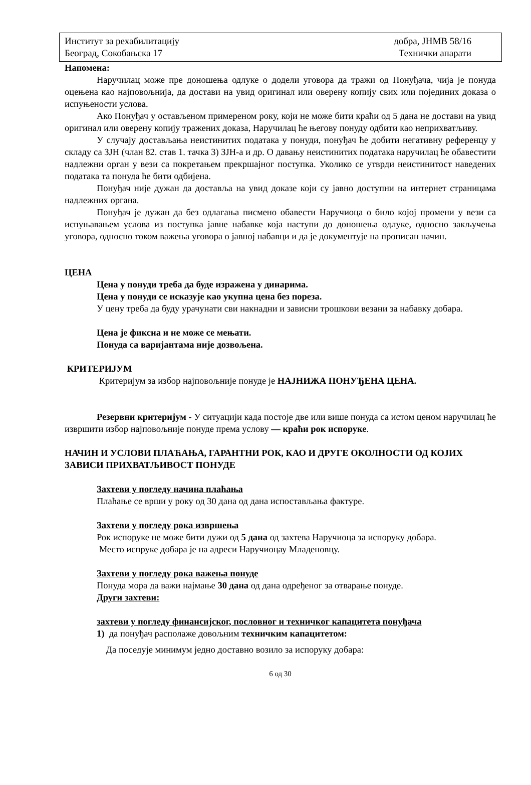Институт за рехабилитацију
Београд, Сокобањска 17
добра, ЈНМВ 58/16
Технички апарати
Напомена:
Наручилац може пре доношења одлуке о додели уговора да тражи од Понуђача, чија је понуда оцењена као најповољнија, да достави на увид оригинал или оверену копију свих или појединих доказа о испуњености услова.
Ако Понуђач у остављеном примереном року, који не може бити краћи од 5 дана не достави на увид оригинал или оверену копију тражених доказа, Наручилац ће његову понуду одбити као неприхватљиву.
У случају достављања неистинитих података у понуди, понуђач ће добити негативну референцу у складу са ЗЈН (члан 82. став 1. тачка 3) ЗЈН-а и др. О давању неистинитих података наручилац ће обавестити надлежни орган у вези са покретањем прекршајног поступка. Уколико се утврди неистинитост наведених података та понуда ће бити одбијена.
Понуђач није дужан да доставља на увид доказе који су јавно доступни на интернет страницама надлежних органа.
Понуђач је дужан да без одлагања писмено обавести Наручиоца о било којој промени у вези са испуњавањем услова из поступка јавне набавке која наступи до доношења одлуке, односно закључења уговора, односно током важења уговора о јавној набавци и да је документује на прописан начин.
ЦЕНА
Цена у понуди треба да буде изражена у динарима.
Цена у понуди се исказује као укупна цена без пореза.
У цену треба да буду урачунати сви накнадни и зависни трошкови везани за набавку добара.
Цена је фиксна и не може се мењати.
Понуда са варијантама није дозвољена.
КРИТЕРИЈУМ
Критеријум за избор најповољније понуде је НАЈНИЖА ПОНУЂЕНА ЦЕНА.
Резервни критеријум - У ситуацији када постоје две или више понуда са истом ценом наручилац ће извршити избор најповољније понуде према услову — краћи рок испоруке.
НАЧИН И УСЛОВИ ПЛАЋАЊА, ГАРАНТНИ РОК, КАО И ДРУГЕ ОКОЛНОСТИ ОД КОЈИХ ЗАВИСИ ПРИХВАТЉИВОСТ ПОНУДЕ
Захтеви у погледу начина плаћања
Плаћање се врши у року од 30 дана од дана испостављања фактуре.
Захтеви у погледу рока извршења
Рок испоруке не може бити дужи од 5 дана од захтева Наручиоца за испоруку добара.
Место испруке добара је на адреси Наручиоцау Младеновцу.
Захтеви у погледу рока важења понуде
Понуда мора да важи најмање 30 дана од дана одређеног за отварање понуде.
Други захтеви:
захтеви у погледу финансијског, пословног и техничког капацитета понуђача
1) да понуђач располаже довољним техничким капацитетом:
Да поседује минимум једно доставно возило за испоруку добара:
6 од 30